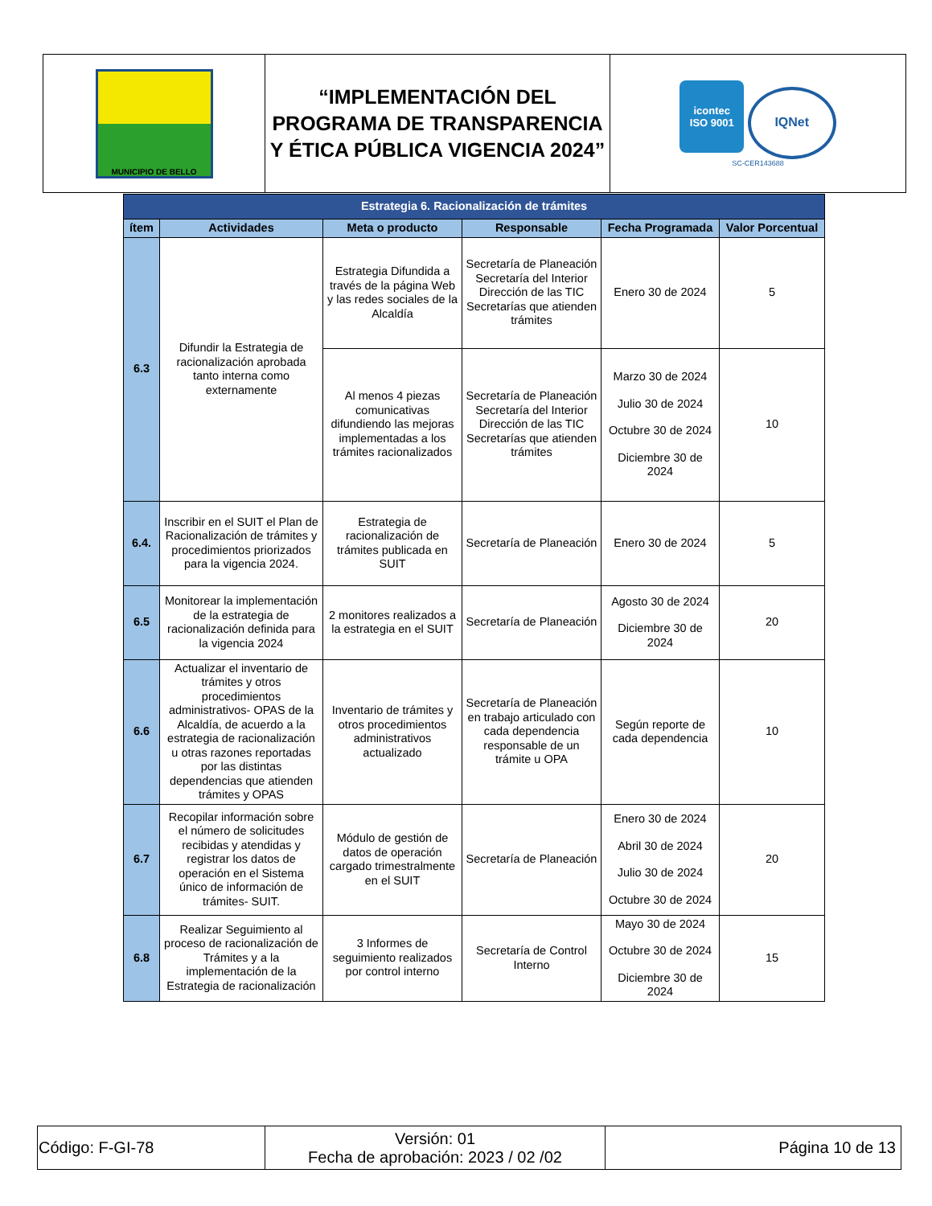| MUNICIPIO DE BELLO | “IMPLEMENTACIÓN DEL PROGRAMA DE TRANSPARENCIA Y ÉTICA PÚBLICA VIGENCIA 2024” | icontec ISO 9001 IQNet SC-CER143688 |
| Estrategia 6. Racionalización de trámites | | | | | |
| ítem | Actividades | Meta o producto | Responsable | Fecha Programada | Valor Porcentual |
| 6.3 | Difundir la Estrategia de racionalización aprobada tanto interna como externamente | Estrategia Difundida a través de la página Web y las redes sociales de la Alcaldía | Secretaría de Planeación Secretaría del Interior Dirección de las TIC Secretarías que atienden trámites | Enero 30 de 2024 | 5 |
| | | Al menos 4 piezas comunicativas difundiendo las mejoras implementadas a los trámites racionalizados | Secretaría de Planeación Secretaría del Interior Dirección de las TIC Secretarías que atienden trámites | Marzo 30 de 2024 Julio 30 de 2024 Octubre 30 de 2024 Diciembre 30 de 2024 | 10 |
| 6.4. | Inscribir en el SUIT el Plan de Racionalización de trámites y procedimientos priorizados para la vigencia 2024. | Estrategia de racionalización de trámites publicada en SUIT | Secretaría de Planeación | Enero 30 de 2024 | 5 |
| 6.5 | Monitorear la implementación de la estrategia de racionalización definida para la vigencia 2024 | 2 monitores realizados a la estrategia en el SUIT | Secretaría de Planeación | Agosto 30 de 2024 Diciembre 30 de 2024 | 20 |
| 6.6 | Actualizar el inventario de trámites y otros procedimientos administrativos- OPAS de la Alcaldía, de acuerdo a la estrategia de racionalización u otras razones reportadas por las distintas dependencias que atienden trámites y OPAS | Inventario de trámites y otros procedimientos administrativos actualizado | Secretaría de Planeación en trabajo articulado con cada dependencia responsable de un trámite u OPA | Según reporte de cada dependencia | 10 |
| 6.7 | Recopilar información sobre el número de solicitudes recibidas y atendidas y registrar los datos de operación en el Sistema único de información de trámites- SUIT. | Módulo de gestión de datos de operación cargado trimestralmente en el SUIT | Secretaría de Planeación | Enero 30 de 2024 Abril 30 de 2024 Julio 30 de 2024 Octubre 30 de 2024 | 20 |
| 6.8 | Realizar Seguimiento al proceso de racionalización de Trámites y a la implementación de la Estrategia de racionalización | 3 Informes de seguimiento realizados por control interno | Secretaría de Control Interno | Mayo 30 de 2024 Octubre 30 de 2024 Diciembre 30 de 2024 | 15 |
| Código: F-GI-78 | Versión: 01 Fecha de aprobación: 2023 / 02 /02 | Página 10 de 13 |